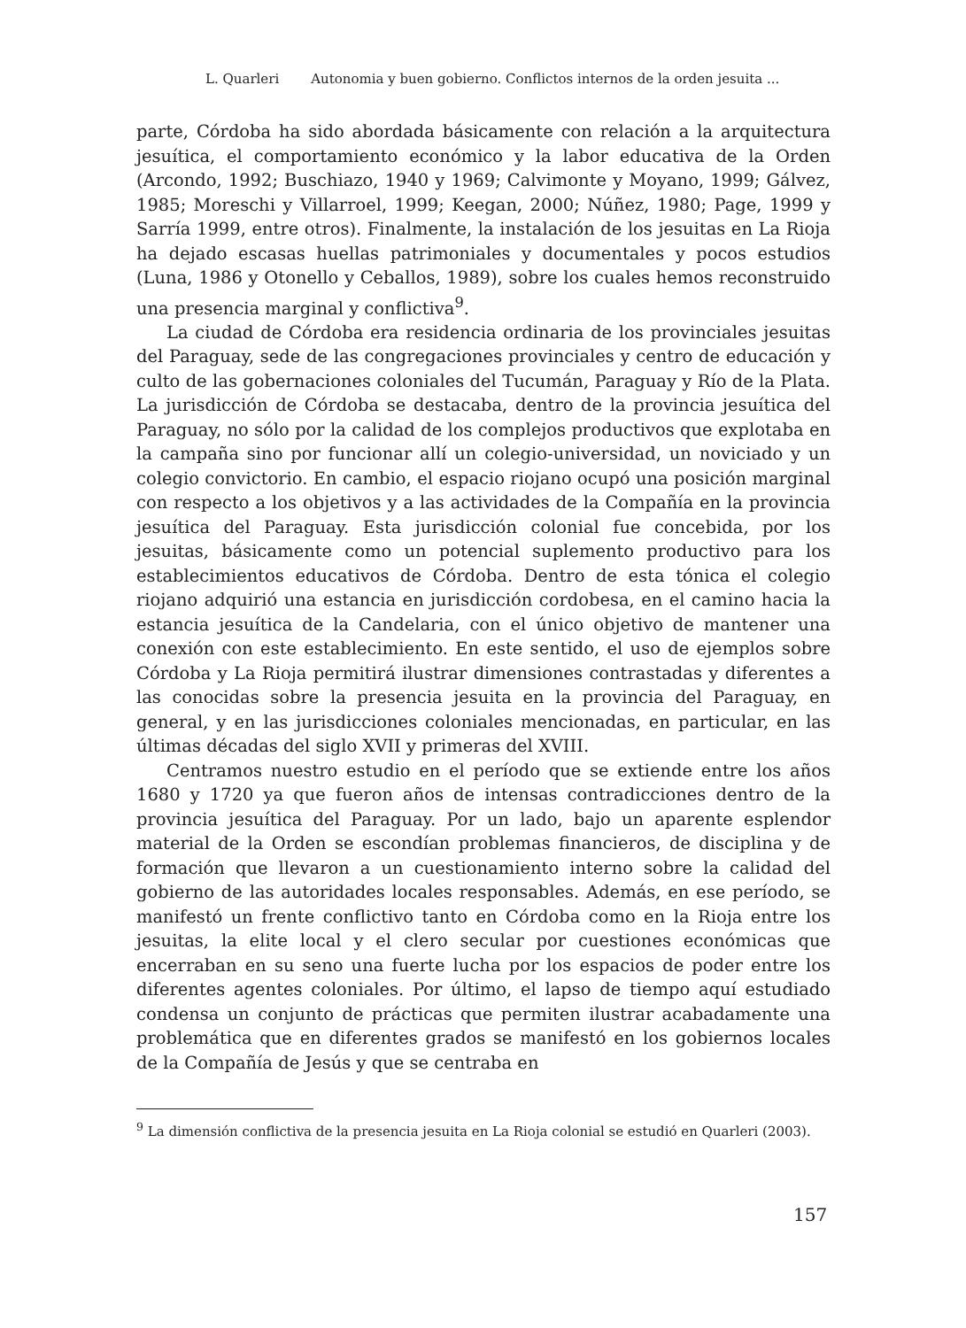L. Quarleri Autonomia y buen gobierno. Conflictos internos de la orden jesuita ...
parte, Córdoba ha sido abordada básicamente con relación a la arquitectura jesuítica, el comportamiento económico y la labor educativa de la Orden (Arcondo, 1992; Buschiazo, 1940 y 1969; Calvimonte y Moyano, 1999; Gálvez, 1985; Moreschi y Villarroel, 1999; Keegan, 2000; Núñez, 1980; Page, 1999 y Sarría 1999, entre otros). Finalmente, la instalación de los jesuitas en La Rioja ha dejado escasas huellas patrimoniales y documentales y pocos estudios (Luna, 1986 y Otonello y Ceballos, 1989), sobre los cuales hemos reconstruido una presencia marginal y conflictiva<sup>9</sup>.
La ciudad de Córdoba era residencia ordinaria de los provinciales jesuitas del Paraguay, sede de las congregaciones provinciales y centro de educación y culto de las gobernaciones coloniales del Tucumán, Paraguay y Río de la Plata. La jurisdicción de Córdoba se destacaba, dentro de la provincia jesuítica del Paraguay, no sólo por la calidad de los complejos productivos que explotaba en la campaña sino por funcionar allí un colegio-universidad, un noviciado y un colegio convictorio. En cambio, el espacio riojano ocupó una posición marginal con respecto a los objetivos y a las actividades de la Compañía en la provincia jesuítica del Paraguay. Esta jurisdicción colonial fue concebida, por los jesuitas, básicamente como un potencial suplemento productivo para los establecimientos educativos de Córdoba. Dentro de esta tónica el colegio riojano adquirió una estancia en jurisdicción cordobesa, en el camino hacia la estancia jesuítica de la Candelaria, con el único objetivo de mantener una conexión con este establecimiento. En este sentido, el uso de ejemplos sobre Córdoba y La Rioja permitirá ilustrar dimensiones contrastadas y diferentes a las conocidas sobre la presencia jesuita en la provincia del Paraguay, en general, y en las jurisdicciones coloniales mencionadas, en particular, en las últimas décadas del siglo XVII y primeras del XVIII.
Centramos nuestro estudio en el período que se extiende entre los años 1680 y 1720 ya que fueron años de intensas contradicciones dentro de la provincia jesuítica del Paraguay. Por un lado, bajo un aparente esplendor material de la Orden se escondían problemas financieros, de disciplina y de formación que llevaron a un cuestionamiento interno sobre la calidad del gobierno de las autoridades locales responsables. Además, en ese período, se manifestó un frente conflictivo tanto en Córdoba como en la Rioja entre los jesuitas, la elite local y el clero secular por cuestiones económicas que encerraban en su seno una fuerte lucha por los espacios de poder entre los diferentes agentes coloniales. Por último, el lapso de tiempo aquí estudiado condensa un conjunto de prácticas que permiten ilustrar acabadamente una problemática que en diferentes grados se manifestó en los gobiernos locales de la Compañía de Jesús y que se centraba en
<sup>9</sup> La dimensión conflictiva de la presencia jesuita en La Rioja colonial se estudió en Quarleri (2003).
157